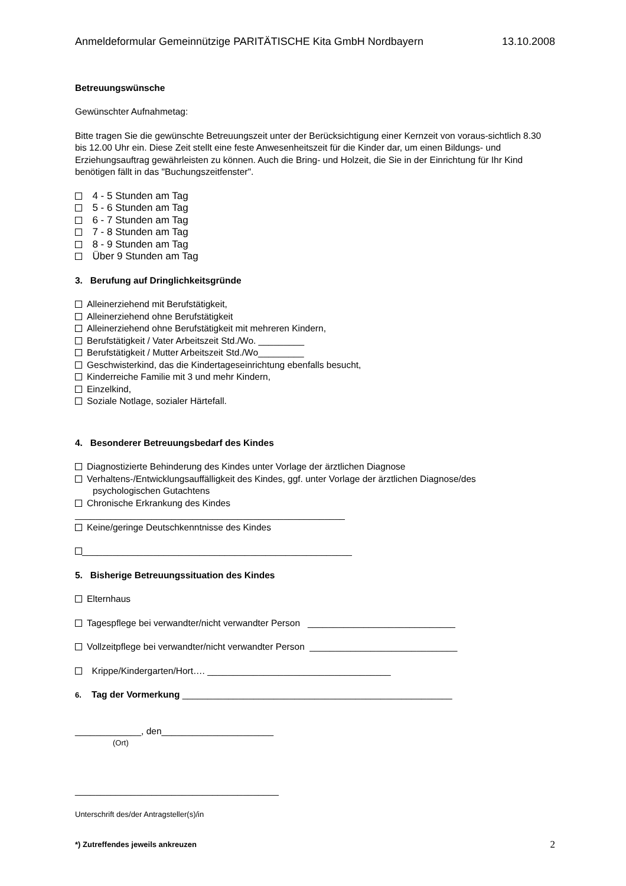Anmeldeformular Gemeinnützige PARITÄTISCHE Kita GmbH Nordbayern 13.10.2008
Betreuungswünsche
Gewünschter Aufnahmetag:
Bitte tragen Sie die gewünschte Betreuungszeit unter der Berücksichtigung einer Kernzeit von voraus-sichtlich 8.30 bis 12.00 Uhr ein. Diese Zeit stellt eine feste Anwesenheitszeit für die Kinder dar, um einen Bildungs- und Erziehungsauftrag gewährleisten zu können. Auch die Bring- und Holzeit, die Sie in der Einrichtung für Ihr Kind benötigen fällt in das "Buchungszeitfenster".
4 - 5 Stunden am Tag
5 - 6 Stunden am Tag
6 - 7 Stunden am Tag
7 - 8 Stunden am Tag
8 - 9 Stunden am Tag
Über 9 Stunden am Tag
3. Berufung auf Dringlichkeitsgründe
Alleinerziehend mit Berufstätigkeit,
Alleinerziehend ohne Berufstätigkeit
Alleinerziehend ohne Berufstätigkeit mit mehreren Kindern,
Berufstätigkeit / Vater Arbeitszeit Std./Wo. _________
Berufstätigkeit / Mutter Arbeitszeit Std./Wo_________
Geschwisterkind, das die Kindertageseinrichtung ebenfalls besucht,
Kinderreiche Familie mit 3 und mehr Kindern,
Einzelkind,
Soziale Notlage, sozialer Härtefall.
4. Besonderer Betreuungsbedarf des Kindes
Diagnostizierte Behinderung des Kindes unter Vorlage der ärztlichen Diagnose
Verhaltens-/Entwicklungsauffälligkeit des Kindes, ggf. unter Vorlage der ärztlichen Diagnose/des
psychologischen Gutachtens
Chronische Erkrankung des Kindes
_____________________________________________________
Keine/geringe Deutschkenntnisse des Kindes
_____________________________________________________
5. Bisherige Betreuungssituation des Kindes
Elternhaus
Tagespflege bei verwandter/nicht verwandter Person _____________________________
Vollzeitpflege bei verwandter/nicht verwandter Person _____________________________
Krippe/Kindergarten/Hort…. ____________________________________
6. Tag der Vormerkung _____________________________________________________
_____________, den______________________
(Ort)
________________________________________
Unterschrift des/der Antragsteller(s)/in
*) Zutreffendes jeweils ankreuzen 2